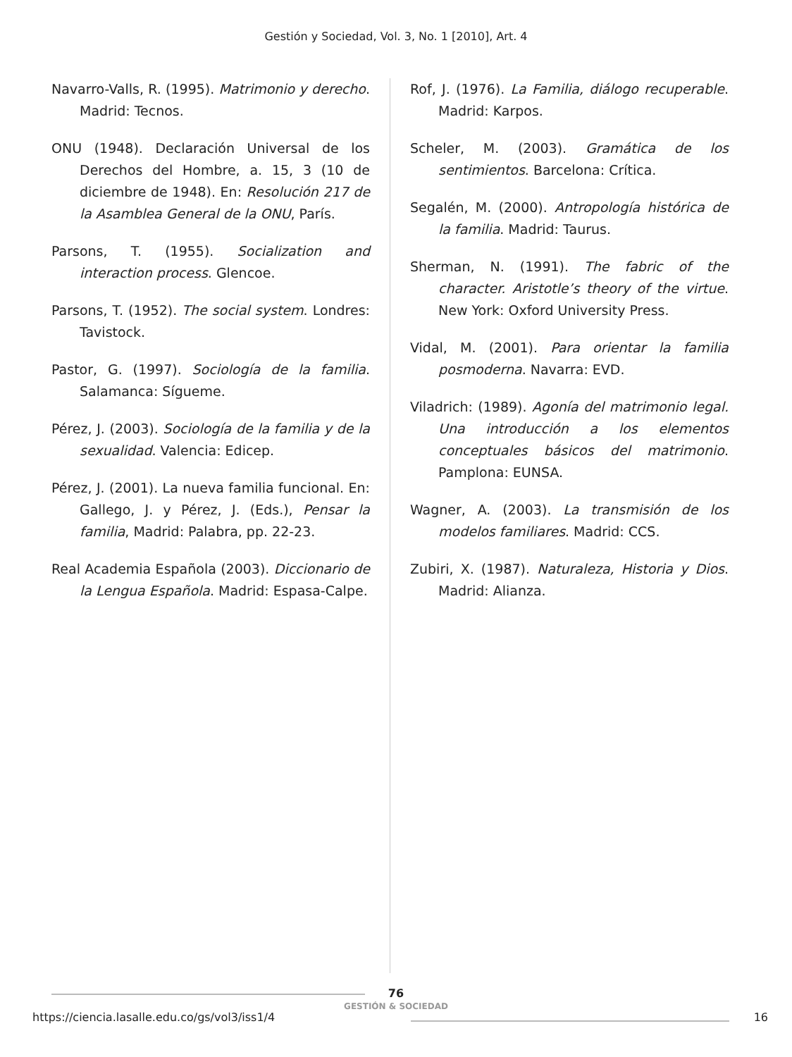Gestión y Sociedad, Vol. 3, No. 1 [2010], Art. 4
Navarro-Valls, R. (1995). Matrimonio y derecho. Madrid: Tecnos.
ONU (1948). Declaración Universal de los Derechos del Hombre, a. 15, 3 (10 de diciembre de 1948). En: Resolución 217 de la Asamblea General de la ONU, París.
Parsons, T. (1955). Socialization and interaction process. Glencoe.
Parsons, T. (1952). The social system. Londres: Tavistock.
Pastor, G. (1997). Sociología de la familia. Salamanca: Sígueme.
Pérez, J. (2003). Sociología de la familia y de la sexualidad. Valencia: Edicep.
Pérez, J. (2001). La nueva familia funcional. En: Gallego, J. y Pérez, J. (Eds.), Pensar la familia, Madrid: Palabra, pp. 22-23.
Real Academia Española (2003). Diccionario de la Lengua Española. Madrid: Espasa-Calpe.
Rof, J. (1976). La Familia, diálogo recuperable. Madrid: Karpos.
Scheler, M. (2003). Gramática de los sentimientos. Barcelona: Crítica.
Segalén, M. (2000). Antropología histórica de la familia. Madrid: Taurus.
Sherman, N. (1991). The fabric of the character. Aristotle’s theory of the virtue. New York: Oxford University Press.
Vidal, M. (2001). Para orientar la familia posmoderna. Navarra: EVD.
Viladrich: (1989). Agonía del matrimonio legal. Una introducción a los elementos conceptuales básicos del matrimonio. Pamplona: EUNSA.
Wagner, A. (2003). La transmisión de los modelos familiares. Madrid: CCS.
Zubiri, X. (1987). Naturaleza, Historia y Dios. Madrid: Alianza.
76
GESTIÓN & SOCIEDAD
https://ciencia.lasalle.edu.co/gs/vol3/iss1/4
16